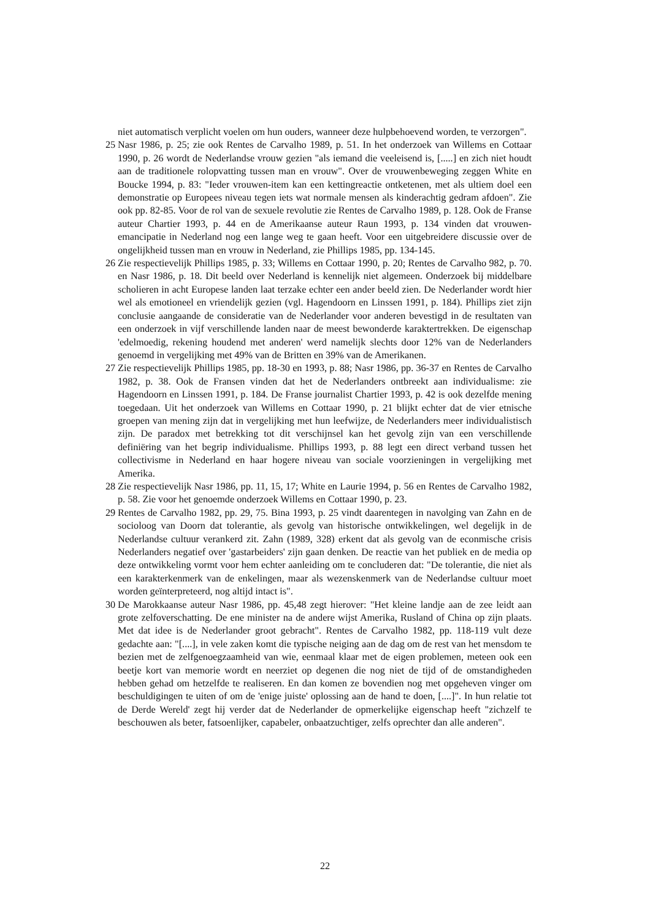niet automatisch verplicht voelen om hun ouders, wanneer deze hulpbehoevend worden, te verzorgen".
25 Nasr 1986, p. 25; zie ook Rentes de Carvalho 1989, p. 51. In het onderzoek van Willems en Cottaar 1990, p. 26 wordt de Nederlandse vrouw gezien "als iemand die veeleisend is, [.....] en zich niet houdt aan de traditionele rolopvatting tussen man en vrouw". Over de vrouwenbeweging zeggen White en Boucke 1994, p. 83: "Ieder vrouwen-item kan een kettingreactie ontketenen, met als ultiem doel een demonstratie op Europees niveau tegen iets wat normale mensen als kinderachtig gedram afdoen". Zie ook pp. 82-85. Voor de rol van de sexuele revolutie zie Rentes de Carvalho 1989, p. 128. Ook de Franse auteur Chartier 1993, p. 44 en de Amerikaanse auteur Raun 1993, p. 134 vinden dat vrouwen- emancipatie in Nederland nog een lange weg te gaan heeft. Voor een uitgebreidere discussie over de ongelijkheid tussen man en vrouw in Nederland, zie Phillips 1985, pp. 134-145.
26 Zie respectievelijk Phillips 1985, p. 33; Willems en Cottaar 1990, p. 20; Rentes de Carvalho 982, p. 70. en Nasr 1986, p. 18. Dit beeld over Nederland is kennelijk niet algemeen. Onderzoek bij middelbare scholieren in acht Europese landen laat terzake echter een ander beeld zien. De Nederlander wordt hier wel als emotioneel en vriendelijk gezien (vgl. Hagendoorn en Linssen 1991, p. 184). Phillips ziet zijn conclusie aangaande de consideratie van de Nederlander voor anderen bevestigd in de resultaten van een onderzoek in vijf verschillende landen naar de meest bewonderde karaktertrekken. De eigenschap 'edelmoedig, rekening houdend met anderen' werd namelijk slechts door 12% van de Nederlanders genoemd in vergelijking met 49% van de Britten en 39% van de Amerikanen.
27 Zie respectievelijk Phillips 1985, pp. 18-30 en 1993, p. 88; Nasr 1986, pp. 36-37 en Rentes de Carvalho 1982, p. 38. Ook de Fransen vinden dat het de Nederlanders ontbreekt aan individualisme: zie Hagendoorn en Linssen 1991, p. 184. De Franse journalist Chartier 1993, p. 42 is ook dezelfde mening toegedaan. Uit het onderzoek van Willems en Cottaar 1990, p. 21 blijkt echter dat de vier etnische groepen van mening zijn dat in vergelijking met hun leefwijze, de Nederlanders meer individualistisch zijn. De paradox met betrekking tot dit verschijnsel kan het gevolg zijn van een verschillende definiëring van het begrip individualisme. Phillips 1993, p. 88 legt een direct verband tussen het collectivisme in Nederland en haar hogere niveau van sociale voorzieningen in vergelijking met Amerika.
28 Zie respectievelijk Nasr 1986, pp. 11, 15, 17; White en Laurie 1994, p. 56 en Rentes de Carvalho 1982, p. 58. Zie voor het genoemde onderzoek Willems en Cottaar 1990, p. 23.
29 Rentes de Carvalho 1982, pp. 29, 75. Bina 1993, p. 25 vindt daarentegen in navolging van Zahn en de socioloog van Doorn dat tolerantie, als gevolg van historische ontwikkelingen, wel degelijk in de Nederlandse cultuur verankerd zit. Zahn (1989, 328) erkent dat als gevolg van de econmische crisis Nederlanders negatief over 'gastarbeiders' zijn gaan denken. De reactie van het publiek en de media op deze ontwikkeling vormt voor hem echter aanleiding om te concluderen dat: "De tolerantie, die niet als een karakterkenmerk van de enkelingen, maar als wezenskenmerk van de Nederlandse cultuur moet worden geïnterpreteerd, nog altijd intact is".
30 De Marokkaanse auteur Nasr 1986, pp. 45,48 zegt hierover: "Het kleine landje aan de zee leidt aan grote zelfoverschatting. De ene minister na de andere wijst Amerika, Rusland of China op zijn plaats. Met dat idee is de Nederlander groot gebracht". Rentes de Carvalho 1982, pp. 118-119 vult deze gedachte aan: "[....], in vele zaken komt die typische neiging aan de dag om de rest van het mensdom te bezien met de zelfgenoegzaamheid van wie, eenmaal klaar met de eigen problemen, meteen ook een beetje kort van memorie wordt en neerziet op degenen die nog niet de tijd of de omstandigheden hebben gehad om hetzelfde te realiseren. En dan komen ze bovendien nog met opgeheven vinger om beschuldigingen te uiten of om de 'enige juiste' oplossing aan de hand te doen, [....]". In hun relatie tot de Derde Wereld' zegt hij verder dat de Nederlander de opmerkelijke eigenschap heeft "zichzelf te beschouwen als beter, fatsoenlijker, capabeler, onbaatzuchtiger, zelfs oprechter dan alle anderen".
22